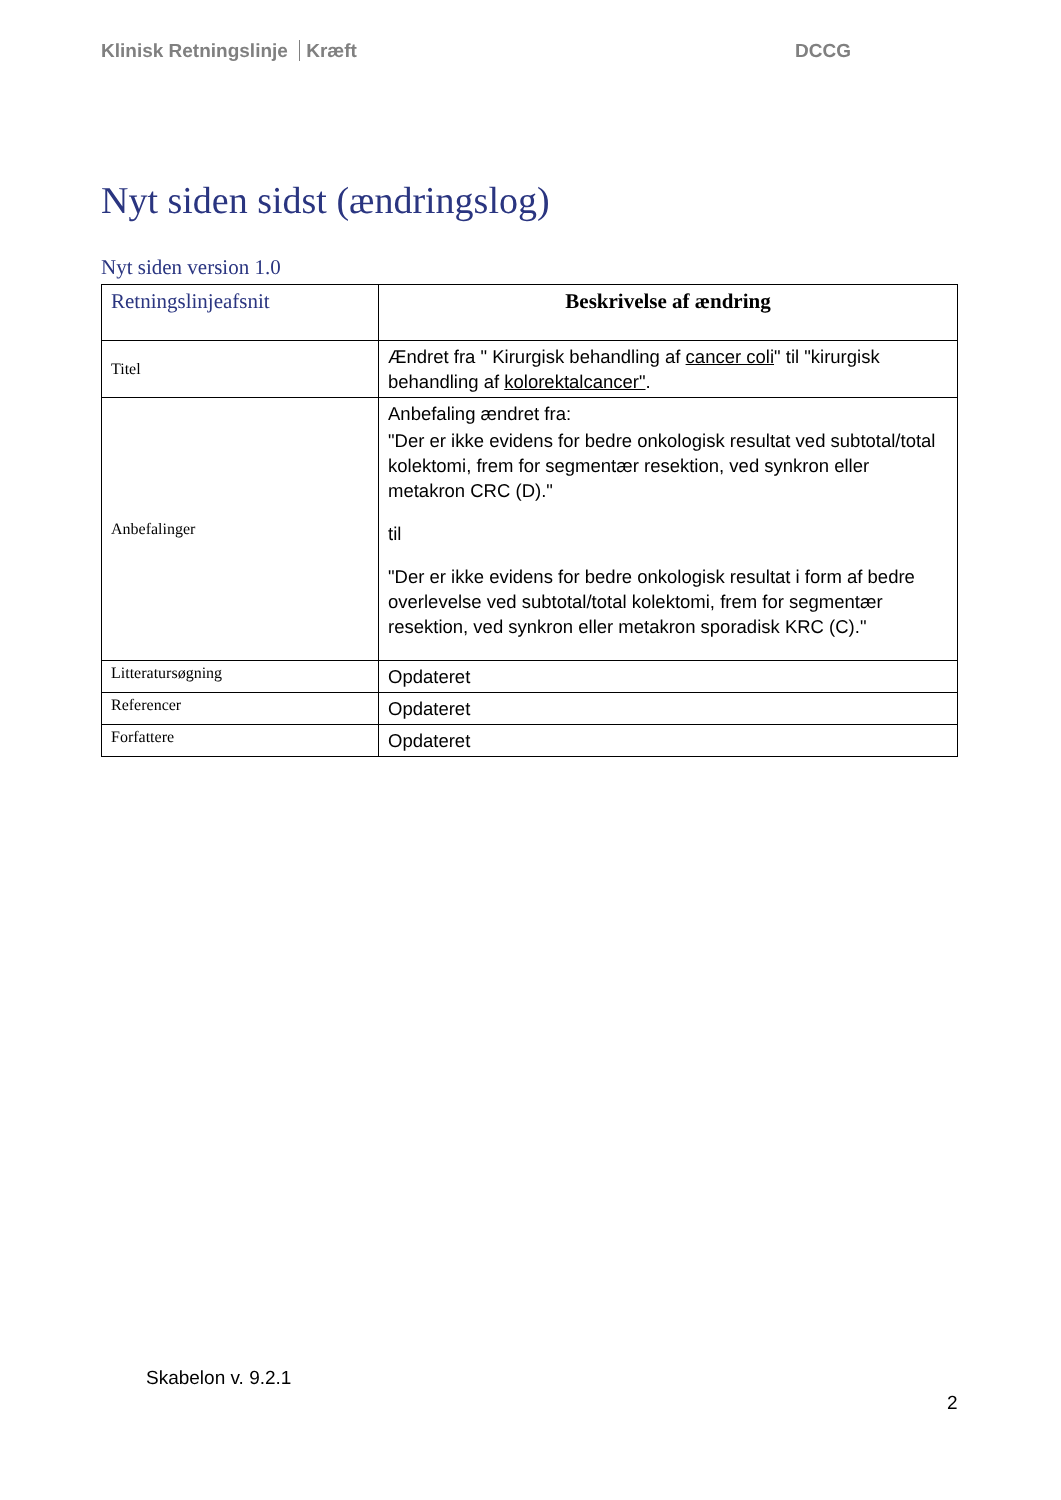Klinisk Retningslinje Kræft DCCG
Nyt siden sidst (ændringslog)
Nyt siden version 1.0
| Retningslinjeafsnit | Beskrivelse af ændring |
| --- | --- |
| Titel | Ændret fra " Kirurgisk behandling af cancer coli " til "kirurgisk behandling af kolorektalcancer" . |
| Anbefalinger | Anbefaling ændret fra: "Der er ikke evidens for bedre onkologisk resultat ved subtotal/total kolektomi, frem for segmentær resektion, ved synkron eller metakron CRC (D)." til "Der er ikke evidens for bedre onkologisk resultat i form af bedre overlevelse ved subtotal/total kolektomi, frem for segmentær resektion, ved synkron eller metakron sporadisk KRC (C)." |
| Litteratursøgning | Opdateret |
| Referencer | Opdateret |
| Forfattere | Opdateret |
Skabelon v. 9.2.1
2